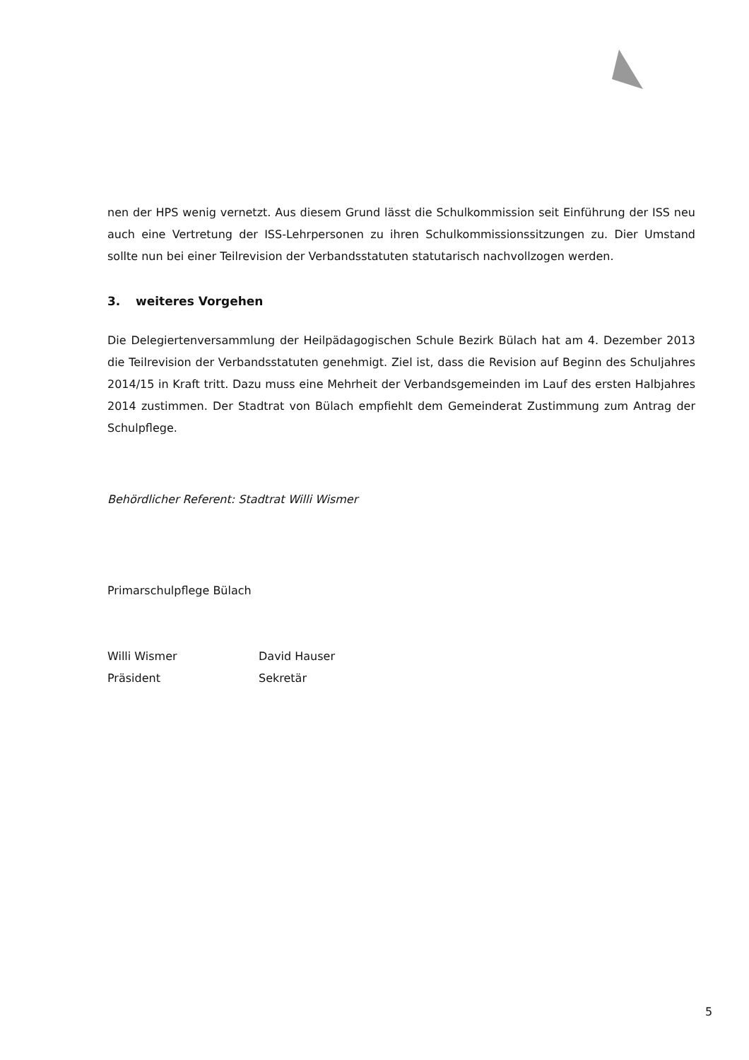nen der HPS wenig vernetzt. Aus diesem Grund lässt die Schulkommission seit Einführung der ISS neu auch eine Vertretung der ISS-Lehrpersonen zu ihren Schulkommissionssitzungen zu. Dier Umstand sollte nun bei einer Teilrevision der Verbandsstatuten statutarisch nachvollzogen werden.
3. weiteres Vorgehen
Die Delegiertenversammlung der Heilpädagogischen Schule Bezirk Bülach hat am 4. Dezember 2013 die Teilrevision der Verbandsstatuten genehmigt. Ziel ist, dass die Revision auf Beginn des Schuljahres 2014/15 in Kraft tritt. Dazu muss eine Mehrheit der Verbandsgemeinden im Lauf des ersten Halbjahres 2014 zustimmen. Der Stadtrat von Bülach empfiehlt dem Gemeinderat Zustimmung zum Antrag der Schulpflege.
Behördlicher Referent: Stadtrat Willi Wismer
Primarschulpflege Bülach
Willi Wismer
Präsident
David Hauser
Sekretär
5